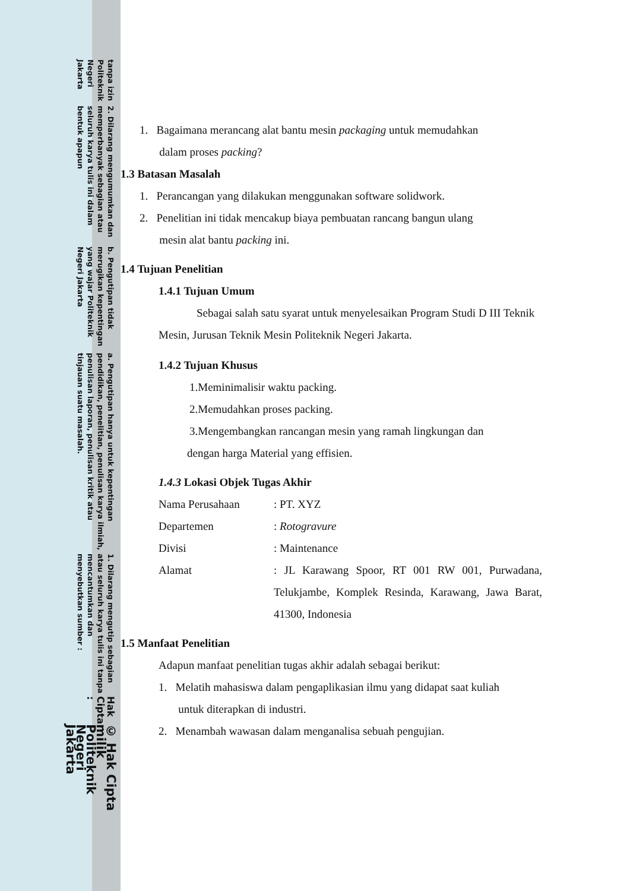© Hak Cipta milik Politeknik Negeri Jakarta
Hak Cipta :
1. Dilarang mengutip sebagian atau seluruh karya tulis ini tanpa mencantumkan dan menyebutkan sumber :
a. Pengutipan hanya untuk kepentingan pendidikan, penelitian, penulisan karya ilmiah, penulisan laporan, penulisan kritik atau tinjauan suatu masalah.
b. Pengutipan tidak merugikan kepentingan yang wajar Politeknik Negeri Jakarta
2. Dilarang mengumumkan dan memperbanyak sebagian atau seluruh karya tulis ini dalam bentuk apapun
tanpa izin Politeknik Negeri Jakarta
1. Bagaimana merancang alat bantu mesin packaging untuk memudahkan
dalam proses packing?
1.3 Batasan Masalah
1. Perancangan yang dilakukan menggunakan software solidwork.
2. Penelitian ini tidak mencakup biaya pembuatan rancang bangun ulang
mesin alat bantu packing ini.
1.4 Tujuan Penelitian
1.4.1 Tujuan Umum
Sebagai salah satu syarat untuk menyelesaikan Program Studi D III Teknik Mesin, Jurusan Teknik Mesin Politeknik Negeri Jakarta.
1.4.2 Tujuan Khusus
1.Meminimalisir waktu packing.
2.Memudahkan proses packing.
3.Mengembangkan rancangan mesin yang ramah lingkungan dan
dengan harga Material yang effisien.
1.4.3 Lokasi Objek Tugas Akhir
Nama Perusahaan: PT. XYZ
Departemen: Rotogravure
Divisi: Maintenance
Alamat: JL Karawang Spoor, RT 001 RW 001, Purwadana, Telukjambe, Komplek Resinda, Karawang, Jawa Barat, 41300, Indonesia
1.5 Manfaat Penelitian
Adapun manfaat penelitian tugas akhir adalah sebagai berikut:
1. Melatih mahasiswa dalam pengaplikasian ilmu yang didapat saat kuliah
untuk diterapkan di industri.
2. Menambah wawasan dalam menganalisa sebuah pengujian.